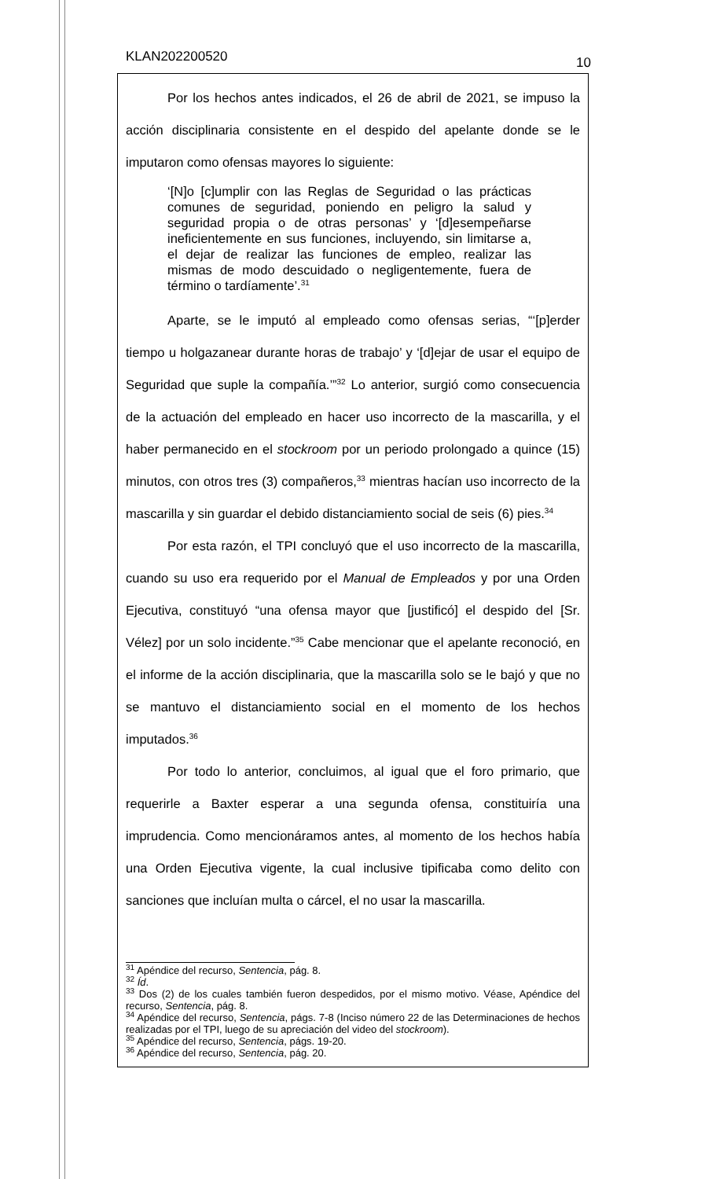KLAN202200520 10
Por los hechos antes indicados, el 26 de abril de 2021, se impuso la acción disciplinaria consistente en el despido del apelante donde se le imputaron como ofensas mayores lo siguiente:
‘[N]o [c]umplir con las Reglas de Seguridad o las prácticas comunes de seguridad, poniendo en peligro la salud y seguridad propia o de otras personas’ y ‘[d]esempeñarse ineficientemente en sus funciones, incluyendo, sin limitarse a, el dejar de realizar las funciones de empleo, realizar las mismas de modo descuidado o negligentemente, fuera de término o tardíamente’.<sup>31</sup>
Aparte, se le imputó al empleado como ofensas serias, “‘[p]erder tiempo u holgazanear durante horas de trabajo’ y ‘[d]ejar de usar el equipo de Seguridad que suple la compañía.’”<sup>32</sup> Lo anterior, surgió como consecuencia de la actuación del empleado en hacer uso incorrecto de la mascarilla, y el haber permanecido en el stockroom por un periodo prolongado a quince (15) minutos, con otros tres (3) compañeros,<sup>33</sup> mientras hacían uso incorrecto de la mascarilla y sin guardar el debido distanciamiento social de seis (6) pies.<sup>34</sup>
Por esta razón, el TPI concluyó que el uso incorrecto de la mascarilla, cuando su uso era requerido por el Manual de Empleados y por una Orden Ejecutiva, constituyó “una ofensa mayor que [justificó] el despido del [Sr. Vélez] por un solo incidente.”<sup>35</sup> Cabe mencionar que el apelante reconoció, en el informe de la acción disciplinaria, que la mascarilla solo se le bajó y que no se mantuvo el distanciamiento social en el momento de los hechos imputados.<sup>36</sup>
Por todo lo anterior, concluimos, al igual que el foro primario, que requerirle a Baxter esperar a una segunda ofensa, constituiría una imprudencia. Como mencionáramos antes, al momento de los hechos había una Orden Ejecutiva vigente, la cual inclusive tipificaba como delito con sanciones que incluían multa o cárcel, el no usar la mascarilla.
<sup>31</sup> Apéndice del recurso, Sentencia, pág. 8.
<sup>32</sup> Íd.
<sup>33</sup> Dos (2) de los cuales también fueron despedidos, por el mismo motivo. Véase, Apéndice del recurso, Sentencia, pág. 8.
<sup>34</sup> Apéndice del recurso, Sentencia, págs. 7-8 (Inciso número 22 de las Determinaciones de hechos realizadas por el TPI, luego de su apreciación del video del stockroom).
<sup>35</sup> Apéndice del recurso, Sentencia, págs. 19-20.
<sup>36</sup> Apéndice del recurso, Sentencia, pág. 20.